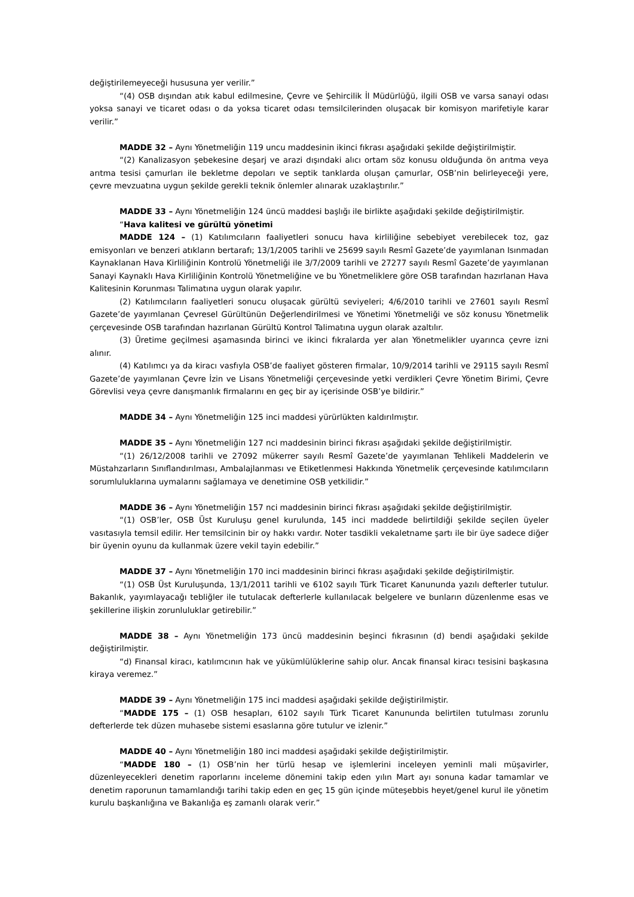değiştirilemeyeceği hususuna yer verilir.”
“(4) OSB dışından atık kabul edilmesine, Çevre ve Şehircilik İl Müdürlüğü, ilgili OSB ve varsa sanayi odası yoksa sanayi ve ticaret odası o da yoksa ticaret odası temsilcilerinden oluşacak bir komisyon marifetiyle karar verilir.”
MADDE 32 – Aynı Yönetmeliğin 119 uncu maddesinin ikinci fıkrası aşağıdaki şekilde değiştirilmiştir.
“(2) Kanalizasyon şebekesine deşarj ve arazi dışındaki alıcı ortam söz konusu olduğunda ön arıtma veya arıtma tesisi çamurları ile bekletme depoları ve septik tanklarda oluşan çamurlar, OSB’nin belirleyeceği yere, çevre mevzuatına uygun şekilde gerekli teknik önlemler alınarak uzaklaştırılır.”
MADDE 33 – Aynı Yönetmeliğin 124 üncü maddesi başlığı ile birlikte aşağıdaki şekilde değiştirilmiştir.
“Hava kalitesi ve gürültü yönetimi
MADDE 124 – (1) Katılımcıların faaliyetleri sonucu hava kirliliğine sebebiyet verebilecek toz, gaz emisyonları ve benzeri atıkların bertarafı; 13/1/2005 tarihli ve 25699 sayılı Resmî Gazete’de yayımlanan Isınmadan Kaynaklanan Hava Kirliliğinin Kontrolü Yönetmeliği ile 3/7/2009 tarihli ve 27277 sayılı Resmî Gazete’de yayımlanan Sanayi Kaynaklı Hava Kirliliğinin Kontrolü Yönetmeliğine ve bu Yönetmeliklere göre OSB tarafından hazırlanan Hava Kalitesinin Korunması Talimatına uygun olarak yapılır.
(2) Katılımcıların faaliyetleri sonucu oluşacak gürültü seviyeleri; 4/6/2010 tarihli ve 27601 sayılı Resmî Gazete’de yayımlanan Çevresel Gürültünün Değerlendirilmesi ve Yönetimi Yönetmeliği ve söz konusu Yönetmelik çerçevesinde OSB tarafından hazırlanan Gürültü Kontrol Talimatına uygun olarak azaltılır.
(3) Üretime geçilmesi aşamasında birinci ve ikinci fıkralarda yer alan Yönetmelikler uyarınca çevre izni alınır.
(4) Katılımcı ya da kiracı vasfıyla OSB’de faaliyet gösteren firmalar, 10/9/2014 tarihli ve 29115 sayılı Resmî Gazete’de yayımlanan Çevre İzin ve Lisans Yönetmeliği çerçevesinde yetki verdikleri Çevre Yönetim Birimi, Çevre Görevlisi veya çevre danışmanlık firmalarını en geç bir ay içerisinde OSB’ye bildirir.”
MADDE 34 – Aynı Yönetmeliğin 125 inci maddesi yürürlükten kaldırılmıştır.
MADDE 35 – Aynı Yönetmeliğin 127 nci maddesinin birinci fıkrası aşağıdaki şekilde değiştirilmiştir.
“(1) 26/12/2008 tarihli ve 27092 mükerrer sayılı Resmî Gazete’de yayımlanan Tehlikeli Maddelerin ve Müstahzarların Sınıflandırılması, Ambalajlanması ve Etiketlenmesi Hakkında Yönetmelik çerçevesinde katılımcıların sorumluluklarına uymalarını sağlamaya ve denetimine OSB yetkilidir.”
MADDE 36 – Aynı Yönetmeliğin 157 nci maddesinin birinci fıkrası aşağıdaki şekilde değiştirilmiştir.
“(1) OSB’ler, OSB Üst Kuruluşu genel kurulunda, 145 inci maddede belirtildiği şekilde seçilen üyeler vasıtasıyla temsil edilir. Her temsilcinin bir oy hakkı vardır. Noter tasdikli vekaletname şartı ile bir üye sadece diğer bir üyenin oyunu da kullanmak üzere vekil tayin edebilir.”
MADDE 37 – Aynı Yönetmeliğin 170 inci maddesinin birinci fıkrası aşağıdaki şekilde değiştirilmiştir.
“(1) OSB Üst Kuruluşunda, 13/1/2011 tarihli ve 6102 sayılı Türk Ticaret Kanununda yazılı defterler tutulur. Bakanlık, yayımlayacağı tebliğler ile tutulacak defterlerle kullanılacak belgelere ve bunların düzenlenme esas ve şekillerine ilişkin zorunluluklar getirebilir.”
MADDE 38 – Aynı Yönetmeliğin 173 üncü maddesinin beşinci fıkrasının (d) bendi aşağıdaki şekilde değiştirilmiştir.
“d) Finansal kiracı, katılımcının hak ve yükümlülüklerine sahip olur. Ancak finansal kiracı tesisini başkasına kiraya veremez.”
MADDE 39 – Aynı Yönetmeliğin 175 inci maddesi aşağıdaki şekilde değiştirilmiştir.
“MADDE 175 – (1) OSB hesapları, 6102 sayılı Türk Ticaret Kanununda belirtilen tutulması zorunlu defterlerde tek düzen muhasebe sistemi esaslarına göre tutulur ve izlenir.”
MADDE 40 – Aynı Yönetmeliğin 180 inci maddesi aşağıdaki şekilde değiştirilmiştir.
“MADDE 180 – (1) OSB’nin her türlü hesap ve işlemlerini inceleyen yeminli mali müşavirler, düzenleyecekleri denetim raporlarını inceleme dönemini takip eden yılın Mart ayı sonuna kadar tamamlar ve denetim raporunun tamamlandığı tarihi takip eden en geç 15 gün içinde müteşebbis heyet/genel kurul ile yönetim kurulu başkanlığına ve Bakanlığa eş zamanlı olarak verir.”